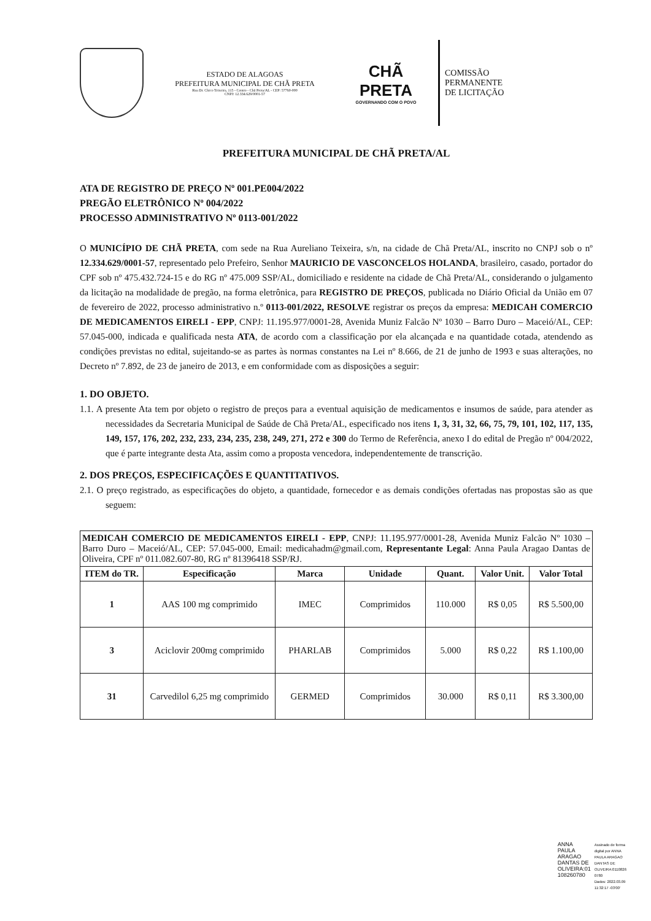ESTADO DE ALAGOAS
PREFEITURA MUNICIPAL DE CHÃ PRETA
Rua Dr. Chico Teixeira, 115 - Centro - Chã Preta/AL - CEP: 57760-000
CNPJ: 12.334.629/0001-57
CHÃ PRETA
GOVERNANDO COM O POVO
COMISSÃO
PERMANENTE
DE LICITAÇÃO
PREFEITURA MUNICIPAL DE CHÃ PRETA/AL
ATA DE REGISTRO DE PREÇO Nº 001.PE004/2022
PREGÃO ELETRÔNICO Nº 004/2022
PROCESSO ADMINISTRATIVO Nº 0113-001/2022
O MUNICÍPIO DE CHÃ PRETA, com sede na Rua Aureliano Teixeira, s/n, na cidade de Chã Preta/AL, inscrito no CNPJ sob o nº 12.334.629/0001-57, representado pelo Prefeiro, Senhor MAURICIO DE VASCONCELOS HOLANDA, brasileiro, casado, portador do CPF sob nº 475.432.724-15 e do RG nº 475.009 SSP/AL, domiciliado e residente na cidade de Chã Preta/AL, considerando o julgamento da licitação na modalidade de pregão, na forma eletrônica, para REGISTRO DE PREÇOS, publicada no Diário Oficial da União em 07 de fevereiro de 2022, processo administrativo n.º 0113-001/2022, RESOLVE registrar os preços da empresa: MEDICAH COMERCIO DE MEDICAMENTOS EIRELI - EPP, CNPJ: 11.195.977/0001-28, Avenida Muniz Falcão Nº 1030 – Barro Duro – Maceió/AL, CEP: 57.045-000, indicada e qualificada nesta ATA, de acordo com a classificação por ela alcançada e na quantidade cotada, atendendo as condições previstas no edital, sujeitando-se as partes às normas constantes na Lei nº 8.666, de 21 de junho de 1993 e suas alterações, no Decreto nº 7.892, de 23 de janeiro de 2013, e em conformidade com as disposições a seguir:
1. DO OBJETO.
1.1. A presente Ata tem por objeto o registro de preços para a eventual aquisição de medicamentos e insumos de saúde, para atender as necessidades da Secretaria Municipal de Saúde de Chã Preta/AL, especificado nos itens 1, 3, 31, 32, 66, 75, 79, 101, 102, 117, 135, 149, 157, 176, 202, 232, 233, 234, 235, 238, 249, 271, 272 e 300 do Termo de Referência, anexo I do edital de Pregão nº 004/2022, que é parte integrante desta Ata, assim como a proposta vencedora, independentemente de transcrição.
2. DOS PREÇOS, ESPECIFICAÇÕES E QUANTITATIVOS.
2.1. O preço registrado, as especificações do objeto, a quantidade, fornecedor e as demais condições ofertadas nas propostas são as que seguem:
| MEDICAH COMERCIO DE MEDICAMENTOS EIRELI - EPP , CNPJ: 11.195.977/0001-28, Avenida Muniz Falcão Nº 1030 – Barro Duro – Maceió/AL, CEP: 57.045-000, Email: medicahadm@gmail.com, Representante Legal : Anna Paula Aragao Dantas de Oliveira, CPF nº 011.082.607-80, RG nº 81396418 SSP/RJ. | | | | | | |
| ITEM do TR. | Especificação | Marca | Unidade | Quant. | Valor Unit. | Valor Total |
| 1 | AAS 100 mg comprimido | IMEC | Comprimidos | 110.000 | R$ 0,05 | R$ 5.500,00 |
| 3 | Aciclovir 200mg comprimido | PHARLAB | Comprimidos | 5.000 | R$ 0,22 | R$ 1.100,00 |
| 31 | Carvedilol 6,25 mg comprimido | GERMED | Comprimidos | 30.000 | R$ 0,11 | R$ 3.300,00 |
ANNA
PAULA
ARAGAO
DANTAS DE
OLIVEIRA:01
108260780
Assinado de forma
digital por ANNA
PAULA ARAGAO
DANTAS DE
OLIVEIRA:0110826
0780
Dados: 2022.03.09
11:32:17 -03'00'